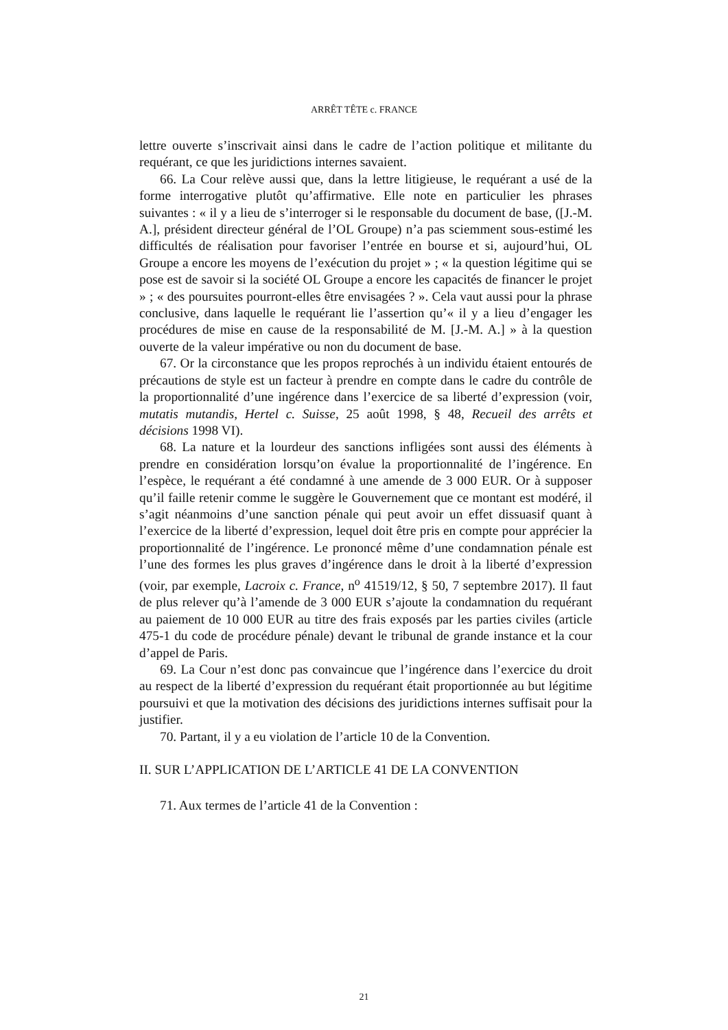ARRÊT TÊTE c. FRANCE
lettre ouverte s’inscrivait ainsi dans le cadre de l’action politique et militante du requérant, ce que les juridictions internes savaient.
66. La Cour relève aussi que, dans la lettre litigieuse, le requérant a usé de la forme interrogative plutôt qu’affirmative. Elle note en particulier les phrases suivantes : « il y a lieu de s’interroger si le responsable du document de base, ([J.-M. A.], président directeur général de l’OL Groupe) n’a pas sciemment sous-estimé les difficultés de réalisation pour favoriser l’entrée en bourse et si, aujourd’hui, OL Groupe a encore les moyens de l’exécution du projet » ; « la question légitime qui se pose est de savoir si la société OL Groupe a encore les capacités de financer le projet » ; « des poursuites pourront-elles être envisagées ? ». Cela vaut aussi pour la phrase conclusive, dans laquelle le requérant lie l’assertion qu’« il y a lieu d’engager les procédures de mise en cause de la responsabilité de M. [J.-M. A.] » à la question ouverte de la valeur impérative ou non du document de base.
67. Or la circonstance que les propos reprochés à un individu étaient entourés de précautions de style est un facteur à prendre en compte dans le cadre du contrôle de la proportionnalité d’une ingérence dans l’exercice de sa liberté d’expression (voir, mutatis mutandis, Hertel c. Suisse, 25 août 1998, § 48, Recueil des arrêts et décisions 1998 VI).
68. La nature et la lourdeur des sanctions infligées sont aussi des éléments à prendre en considération lorsqu’on évalue la proportionnalité de l’ingérence. En l’espèce, le requérant a été condamné à une amende de 3 000 EUR. Or à supposer qu’il faille retenir comme le suggère le Gouvernement que ce montant est modéré, il s’agit néanmoins d’une sanction pénale qui peut avoir un effet dissuasif quant à l’exercice de la liberté d’expression, lequel doit être pris en compte pour apprécier la proportionnalité de l’ingérence. Le prononcé même d’une condamnation pénale est l’une des formes les plus graves d’ingérence dans le droit à la liberté d’expression (voir, par exemple, Lacroix c. France, n<sup>o</sup> 41519/12, § 50, 7 septembre 2017). Il faut de plus relever qu’à l’amende de 3 000 EUR s’ajoute la condamnation du requérant au paiement de 10 000 EUR au titre des frais exposés par les parties civiles (article 475-1 du code de procédure pénale) devant le tribunal de grande instance et la cour d’appel de Paris.
69. La Cour n’est donc pas convaincue que l’ingérence dans l’exercice du droit au respect de la liberté d’expression du requérant était proportionnée au but légitime poursuivi et que la motivation des décisions des juridictions internes suffisait pour la justifier.
70. Partant, il y a eu violation de l’article 10 de la Convention.
II. SUR L’APPLICATION DE L’ARTICLE 41 DE LA CONVENTION
71. Aux termes de l’article 41 de la Convention :
21